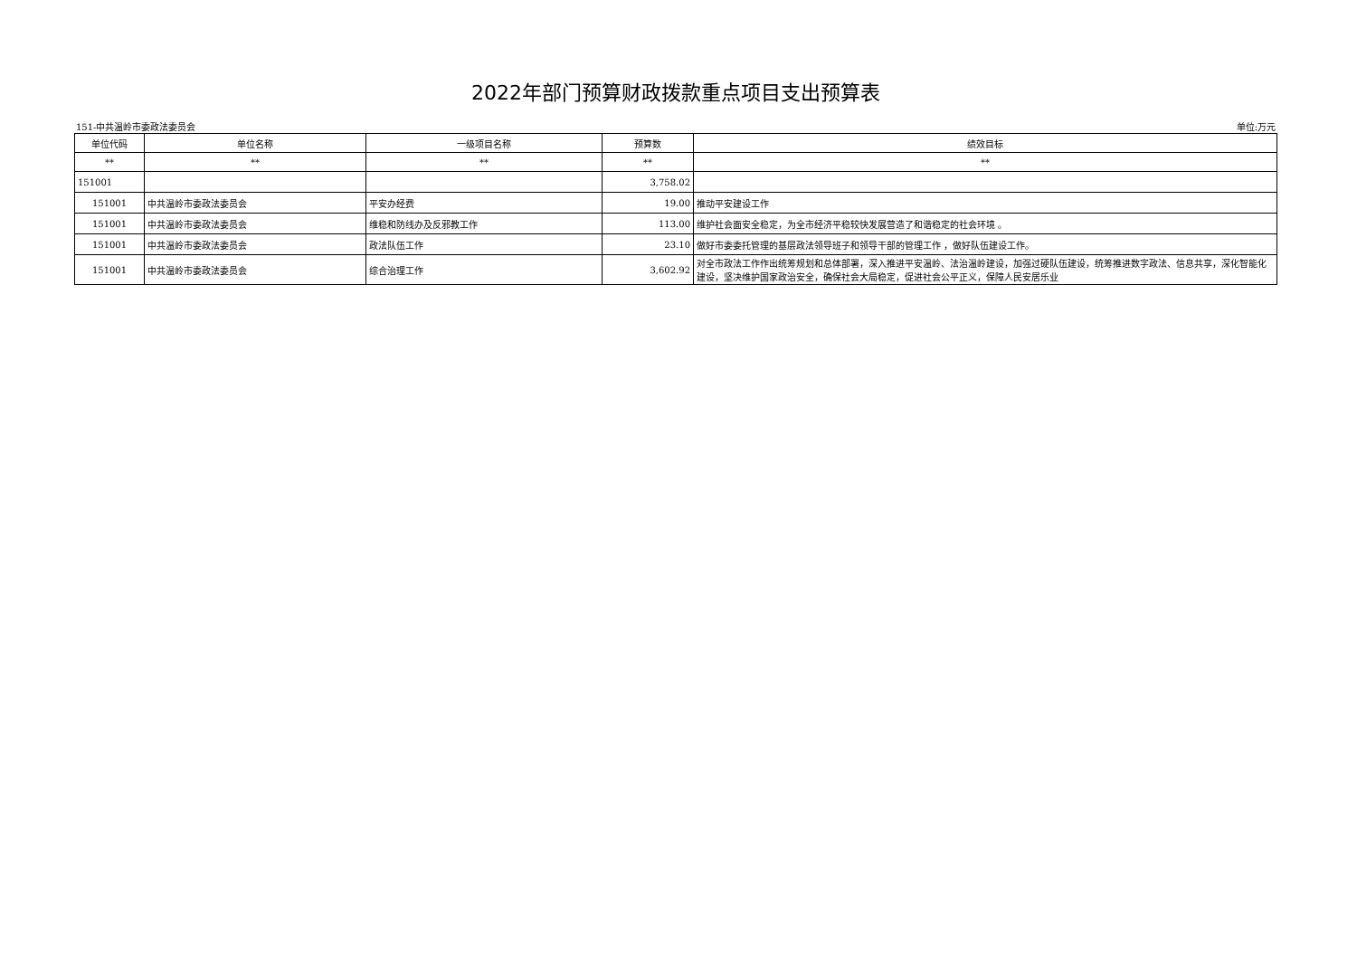2022年部门预算财政拨款重点项目支出预算表
151-中共温岭市委政法委员会 单位:万元
| 单位代码 | 单位名称 | 一级项目名称 | 预算数 | 绩效目标 |
| --- | --- | --- | --- | --- |
| ** | ** | ** | ** | ** |
| 151001 | | | 3,758.02 | |
| 151001 | 中共温岭市委政法委员会 | 平安办经费 | 19.00 | 推动平安建设工作 |
| 151001 | 中共温岭市委政法委员会 | 维稳和防线办及反邪教工作 | 113.00 | 维护社会面安全稳定，为全市经济平稳较快发展营造了和谐稳定的社会环境 。 |
| 151001 | 中共温岭市委政法委员会 | 政法队伍工作 | 23.10 | 做好市委委托管理的基层政法领导班子和领导干部的管理工作 ，做好队伍建设工作。 |
| 151001 | 中共温岭市委政法委员会 | 综合治理工作 | 3,602.92 | 对全市政法工作作出统筹规划和总体部署，深入推进平安温岭、法治温岭建设，加强过硬队伍建设，统筹推进数字政法、信息共享，深化智能化建设，坚决维护国家政治安全，确保社会大局稳定，促进社会公平正义，保障人民安居乐业 |